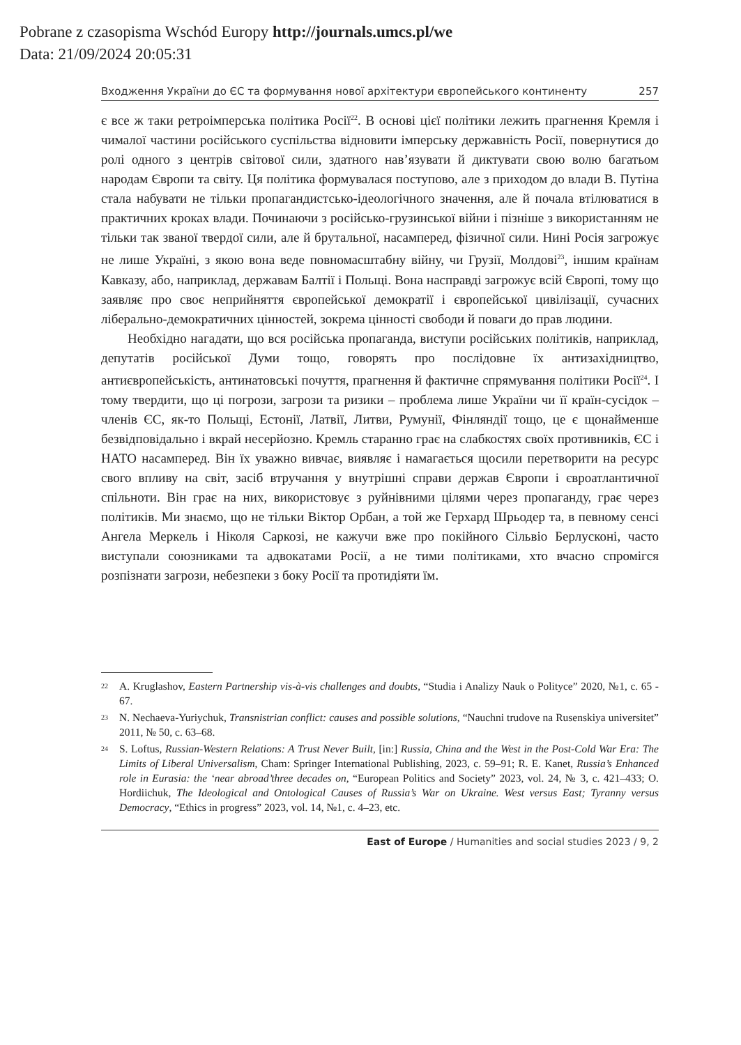Pobrane z czasopisma Wschód Europy http://journals.umcs.pl/we
Data: 21/09/2024 20:05:31
Входження України до ЄС та формування нової архітектури європейського континенту 257
є все ж таки ретроімперська політика Росії<sup>22</sup>. В основі цієї політики лежить прагнення Кремля і чималої частини російського суспільства відновити імперську державність Росії, повернутися до ролі одного з центрів світової сили, здатного нав’язувати й диктувати свою волю багатьом народам Європи та світу. Ця політика формувалася поступово, але з приходом до влади В. Путіна стала набувати не тільки пропагандистсько-ідеологічного значення, але й почала втілюватися в практичних кроках влади. Починаючи з російсько-грузинської війни і пізніше з використанням не тільки так званої твердої сили, але й брутальної, насамперед, фізичної сили. Нині Росія загрожує не лише Україні, з якою вона веде повномасштабну війну, чи Грузії, Молдові<sup>23</sup>, іншим країнам Кавказу, або, наприклад, державам Балтії і Польщі. Вона насправді загрожує всій Європі, тому що заявляє про своє неприйняття європейської демократії і європейської цивілізації, сучасних ліберально-демократичних цінностей, зокрема цінності свободи й поваги до прав людини.
Необхідно нагадати, що вся російська пропаганда, виступи російських політиків, наприклад, депутатів російської Думи тощо, говорять про послідовне їх антизахідництво, антиєвропейськість, антинатовські почуття, прагнення й фактичне спрямування політики Росії<sup>24</sup>. І тому твердити, що ці погрози, загрози та ризики – проблема лише України чи її країн-сусідок – членів ЄС, як-то Польщі, Естонії, Латвії, Литви, Румунії, Фінляндії тощо, це є щонайменше безвідповідально і вкрай несерйозно. Кремль старанно грає на слабкостях своїх противників, ЄС і НАТО насамперед. Він їх уважно вивчає, виявляє і намагається щосили перетворити на ресурс свого впливу на світ, засіб втручання у внутрішні справи держав Європи і євроатлантичної спільноти. Він грає на них, використовує з руйнівними цілями через пропаганду, грає через політиків. Ми знаємо, що не тільки Віктор Орбан, а той же Герхард Шрьодер та, в певному сенсі Ангела Меркель і Ніколя Саркозі, не кажучи вже про покійного Сільвіо Берлусконі, часто виступали союзниками та адвокатами Росії, а не тими політиками, хто вчасно спромігся розпізнати загрози, небезпеки з боку Росії та протидіяти їм.
22 A. Kruglashov, Eastern Partnership vis-à-vis challenges and doubts, “Studia i Analizy Nauk o Polityce” 2020, №1, c. 65 - 67.
23 N. Nechaeva-Yuriychuk, Transnistrian conflict: causes and possible solutions, “Nauchni trudove na Rusenskiya universitet” 2011, № 50, c. 63–68.
24 S. Loftus, Russian-Western Relations: A Trust Never Built, [in:] Russia, China and the West in the Post-Cold War Era: The Limits of Liberal Universalism, Cham: Springer International Publishing, 2023, c. 59–91; R. E. Kanet, Russia’s Enhanced role in Eurasia: the ‘near abroad’three decades on, “European Politics and Society” 2023, vol. 24, № 3, c. 421–433; O. Hordiichuk, The Ideological and Ontological Causes of Russia’s War on Ukraine. West versus East; Tyranny versus Democracy, “Ethics in progress” 2023, vol. 14, №1, c. 4–23, etc.
East of Europe / Humanities and social studies 2023 / 9, 2